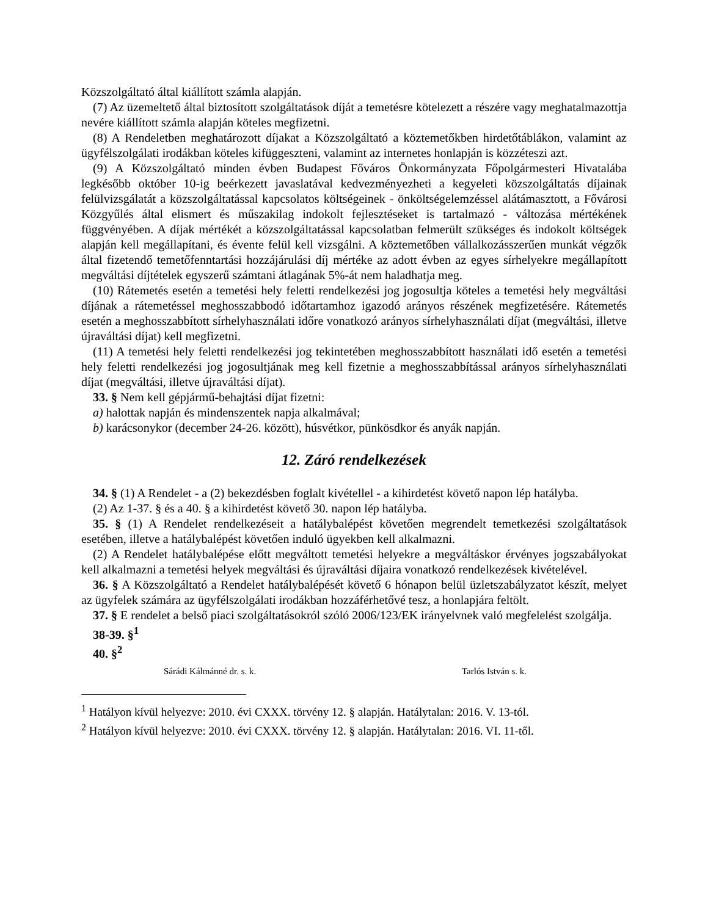Közszolgáltató által kiállított számla alapján.
(7) Az üzemeltető által biztosított szolgáltatások díját a temetésre kötelezett a részére vagy meghatalmazottja nevére kiállított számla alapján köteles megfizetni.
(8) A Rendeletben meghatározott díjakat a Közszolgáltató a köztemetőkben hirdetőtáblákon, valamint az ügyfélszolgálati irodákban köteles kifüggeszteni, valamint az internetes honlapján is közzéteszi azt.
(9) A Közszolgáltató minden évben Budapest Főváros Önkormányzata Főpolgármesteri Hivatalába legkésőbb október 10-ig beérkezett javaslatával kedvezményezheti a kegyeleti közszolgáltatás díjainak felülvizsgálatát a közszolgáltatással kapcsolatos költségeinek - önköltségelemzéssel alátámasztott, a Fővárosi Közgyűlés által elismert és műszakilag indokolt fejlesztéseket is tartalmazó - változása mértékének függvényében. A díjak mértékét a közszolgáltatással kapcsolatban felmerült szükséges és indokolt költségek alapján kell megállapítani, és évente felül kell vizsgálni. A köztemetőben vállalkozásszerűen munkát végzők által fizetendő temetőfenntartási hozzájárulási díj mértéke az adott évben az egyes sírhelyekre megállapított megváltási díjtételek egyszerű számtani átlagának 5%-át nem haladhatja meg.
(10) Rátemetés esetén a temetési hely feletti rendelkezési jog jogosultja köteles a temetési hely megváltási díjának a rátemetéssel meghosszabbodó időtartamhoz igazodó arányos részének megfizetésére. Rátemetés esetén a meghosszabbított sírhelyhasználati időre vonatkozó arányos sírhelyhasználati díjat (megváltási, illetve újraváltási díjat) kell megfizetni.
(11) A temetési hely feletti rendelkezési jog tekintetében meghosszabbított használati idő esetén a temetési hely feletti rendelkezési jog jogosultjának meg kell fizetnie a meghosszabbítással arányos sírhelyhasználati díjat (megváltási, illetve újraváltási díjat).
33. § Nem kell gépjármű-behajtási díjat fizetni:
a) halottak napján és mindenszentek napja alkalmával;
b) karácsonykor (december 24-26. között), húsvétkor, pünkösdkor és anyák napján.
12. Záró rendelkezések
34. § (1) A Rendelet - a (2) bekezdésben foglalt kivétellel - a kihirdetést követő napon lép hatályba.
(2) Az 1-37. § és a 40. § a kihirdetést követő 30. napon lép hatályba.
35. § (1) A Rendelet rendelkezéseit a hatálybalépést követően megrendelt temetkezési szolgáltatások esetében, illetve a hatálybalépést követően induló ügyekben kell alkalmazni.
(2) A Rendelet hatálybalépése előtt megváltott temetési helyekre a megváltáskor érvényes jogszabályokat kell alkalmazni a temetési helyek megváltási és újraváltási díjaira vonatkozó rendelkezések kivételével.
36. § A Közszolgáltató a Rendelet hatálybalépését követő 6 hónapon belül üzletszabályzatot készít, melyet az ügyfelek számára az ügyfélszolgálati irodákban hozzáférhetővé tesz, a honlapjára feltölt.
37. § E rendelet a belső piaci szolgáltatásokról szóló 2006/123/EK irányelvnek való megfelelést szolgálja.
38-39. §<sup>1</sup>
40. §<sup>2</sup>
Sárádi Kálmánné dr. s. k. Tarlós István s. k.
<sup>1</sup> Hatályon kívül helyezve: 2010. évi CXXX. törvény 12. § alapján. Hatálytalan: 2016. V. 13-tól.
<sup>2</sup> Hatályon kívül helyezve: 2010. évi CXXX. törvény 12. § alapján. Hatálytalan: 2016. VI. 11-től.